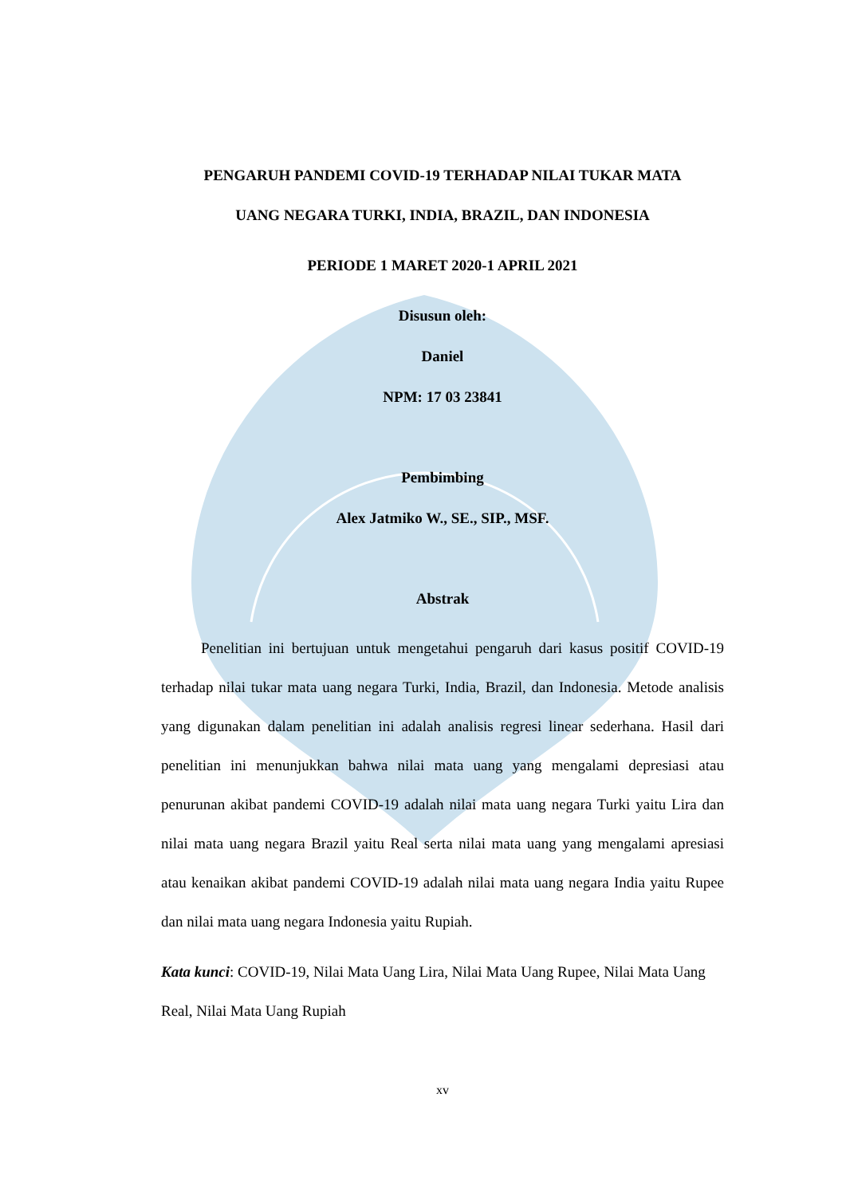PENGARUH PANDEMI COVID-19 TERHADAP NILAI TUKAR MATA
UANG NEGARA TURKI, INDIA, BRAZIL, DAN INDONESIA
PERIODE 1 MARET 2020-1 APRIL 2021
Disusun oleh:
Daniel
NPM: 17 03 23841
Pembimbing
Alex Jatmiko W., SE., SIP., MSF.
Abstrak
Penelitian ini bertujuan untuk mengetahui pengaruh dari kasus positif COVID-19 terhadap nilai tukar mata uang negara Turki, India, Brazil, dan Indonesia. Metode analisis yang digunakan dalam penelitian ini adalah analisis regresi linear sederhana. Hasil dari penelitian ini menunjukkan bahwa nilai mata uang yang mengalami depresiasi atau penurunan akibat pandemi COVID-19 adalah nilai mata uang negara Turki yaitu Lira dan nilai mata uang negara Brazil yaitu Real serta nilai mata uang yang mengalami apresiasi atau kenaikan akibat pandemi COVID-19 adalah nilai mata uang negara India yaitu Rupee dan nilai mata uang negara Indonesia yaitu Rupiah.
Kata kunci: COVID-19, Nilai Mata Uang Lira, Nilai Mata Uang Rupee, Nilai Mata Uang Real, Nilai Mata Uang Rupiah
xv